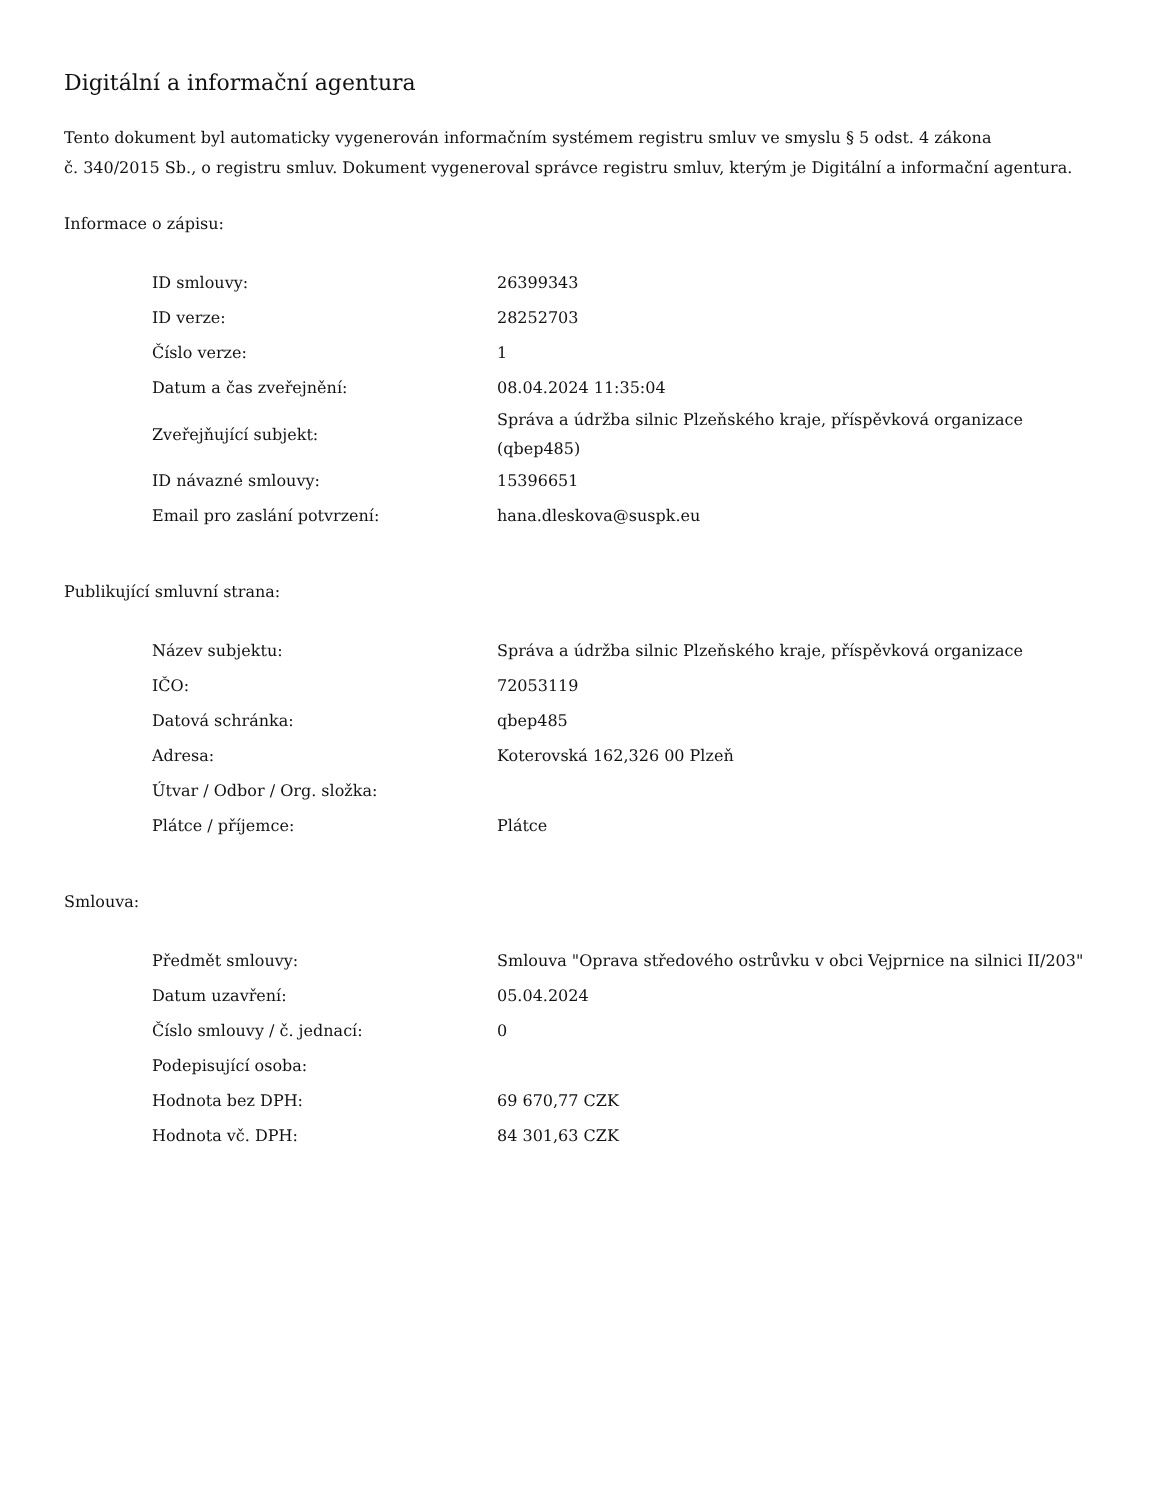Digitální a informační agentura
Tento dokument byl automaticky vygenerován informačním systémem registru smluv ve smyslu § 5 odst. 4 zákona
č. 340/2015 Sb., o registru smluv. Dokument vygeneroval správce registru smluv, kterým je Digitální a informační agentura.
Informace o zápisu:
| ID smlouvy: | 26399343 |
| ID verze: | 28252703 |
| Číslo verze: | 1 |
| Datum a čas zveřejnění: | 08.04.2024 11:35:04 |
| Zveřejňující subjekt: | Správa a údržba silnic Plzeňského kraje, příspěvková organizace (qbep485) |
| ID návazné smlouvy: | 15396651 |
| Email pro zaslání potvrzení: | hana.dleskova@suspk.eu |
Publikující smluvní strana:
| Název subjektu: | Správa a údržba silnic Plzeňského kraje, příspěvková organizace |
| IČO: | 72053119 |
| Datová schránka: | qbep485 |
| Adresa: | Koterovská 162,326 00 Plzeň |
| Útvar / Odbor / Org. složka: | |
| Plátce / příjemce: | Plátce |
Smlouva:
| Předmět smlouvy: | Smlouva "Oprava středového ostrůvku v obci Vejprnice na silnici II/203" |
| Datum uzavření: | 05.04.2024 |
| Číslo smlouvy / č. jednací: | 0 |
| Podepisující osoba: | |
| Hodnota bez DPH: | 69 670,77 CZK |
| Hodnota vč. DPH: | 84 301,63 CZK |